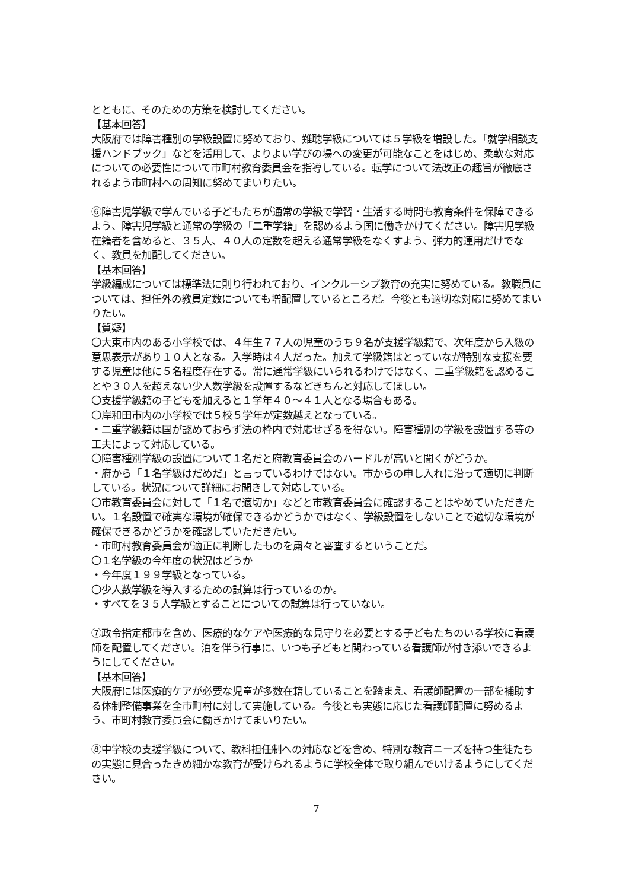とともに、そのための方策を検討してください。
【基本回答】
大阪府では障害種別の学級設置に努めており、難聴学級については５学級を増設した。「就学相談支援ハンドブック」などを活用して、よりよい学びの場への変更が可能なことをはじめ、柔軟な対応についての必要性について市町村教育委員会を指導している。転学について法改正の趣旨が徹底されるよう市町村への周知に努めてまいりたい。
⑥障害児学級で学んでいる子どもたちが通常の学級で学習・生活する時間も教育条件を保障できるよう、障害児学級と通常の学級の「二重学籍」を認めるよう国に働きかけてください。障害児学級在籍者を含めると、３５人、４０人の定数を超える通常学級をなくすよう、弾力的運用だけでなく、教員を加配してください。
【基本回答】
学級編成については標準法に則り行われており、インクルーシブ教育の充実に努めている。教職員については、担任外の教員定数についても増配置しているところだ。今後とも適切な対応に努めてまいりたい。
【質疑】
〇大東市内のある小学校では、４年生７７人の児童のうち９名が支援学級籍で、次年度から入級の意思表示があり１０人となる。入学時は４人だった。加えて学級籍はとっていなが特別な支援を要する児童は他に５名程度存在する。常に通常学級にいられるわけではなく、二重学級籍を認めることや３０人を超えない少人数学級を設置するなどきちんと対応してほしい。
〇支援学級籍の子どもを加えると１学年４０～４１人となる場合もある。
〇岸和田市内の小学校では５校５学年が定数越えとなっている。
・二重学級籍は国が認めておらず法の枠内で対応せざるを得ない。障害種別の学級を設置する等の工夫によって対応している。
〇障害種別学級の設置について１名だと府教育委員会のハードルが高いと聞くがどうか。
・府から「１名学級はだめだ」と言っているわけではない。市からの申し入れに沿って適切に判断している。状況について詳細にお聞きして対応している。
〇市教育委員会に対して「１名で適切か」などと市教育委員会に確認することはやめていただきたい。１名設置で確実な環境が確保できるかどうかではなく、学級設置をしないことで適切な環境が確保できるかどうかを確認していただきたい。
・市町村教育委員会が適正に判断したものを粛々と審査するということだ。
〇１名学級の今年度の状況はどうか
・今年度１９９学級となっている。
〇少人数学級を導入するための試算は行っているのか。
・すべてを３５人学級とすることについての試算は行っていない。
⑦政令指定都市を含め、医療的なケアや医療的な見守りを必要とする子どもたちのいる学校に看護師を配置してください。泊を伴う行事に、いつも子どもと関わっている看護師が付き添いできるようにしてください。
【基本回答】
大阪府には医療的ケアが必要な児童が多数在籍していることを踏まえ、看護師配置の一部を補助する体制整備事業を全市町村に対して実施している。今後とも実態に応じた看護師配置に努めるよう、市町村教育委員会に働きかけてまいりたい。
⑧中学校の支援学級について、教科担任制への対応などを含め、特別な教育ニーズを持つ生徒たちの実態に見合ったきめ細かな教育が受けられるように学校全体で取り組んでいけるようにしてください。
7